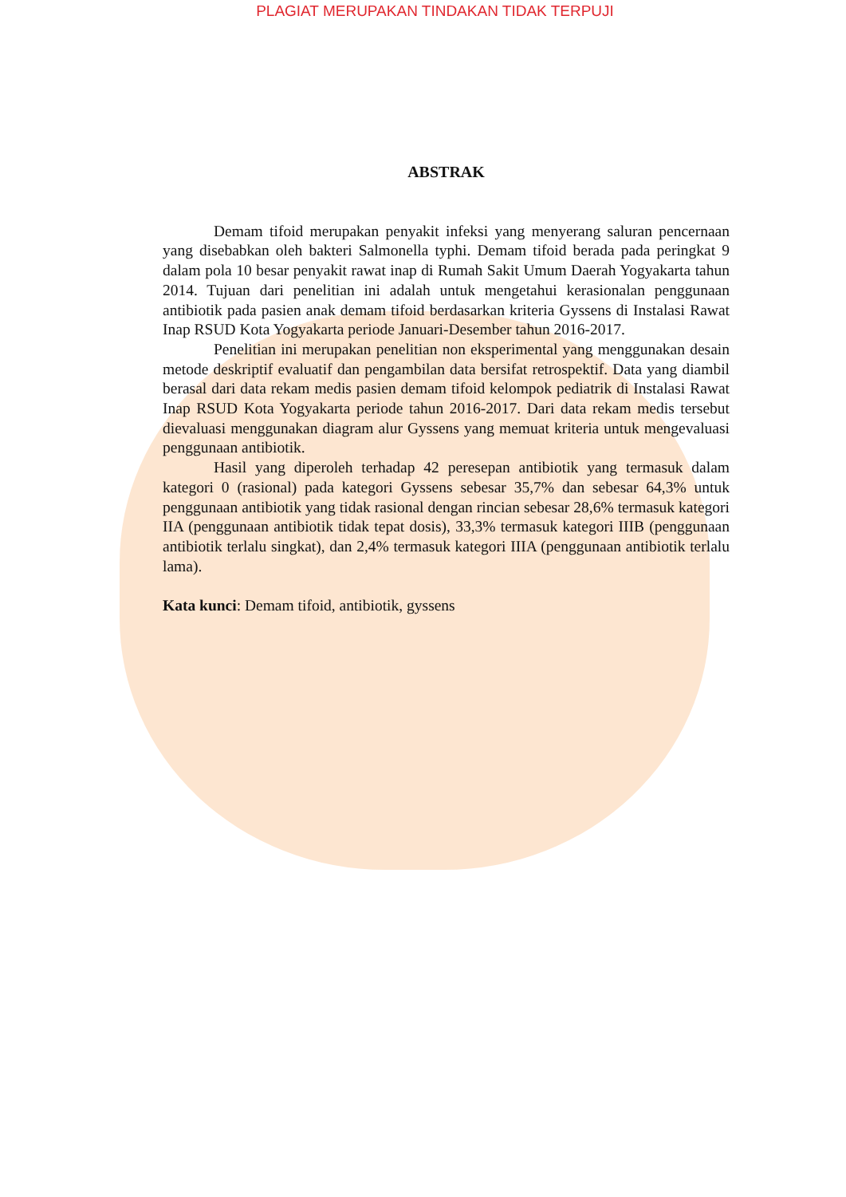PLAGIAT MERUPAKAN TINDAKAN TIDAK TERPUJI
ABSTRAK
Demam tifoid merupakan penyakit infeksi yang menyerang saluran pencernaan yang disebabkan oleh bakteri Salmonella typhi. Demam tifoid berada pada peringkat 9 dalam pola 10 besar penyakit rawat inap di Rumah Sakit Umum Daerah Yogyakarta tahun 2014. Tujuan dari penelitian ini adalah untuk mengetahui kerasionalan penggunaan antibiotik pada pasien anak demam tifoid berdasarkan kriteria Gyssens di Instalasi Rawat Inap RSUD Kota Yogyakarta periode Januari-Desember tahun 2016-2017.
Penelitian ini merupakan penelitian non eksperimental yang menggunakan desain metode deskriptif evaluatif dan pengambilan data bersifat retrospektif. Data yang diambil berasal dari data rekam medis pasien demam tifoid kelompok pediatrik di Instalasi Rawat Inap RSUD Kota Yogyakarta periode tahun 2016-2017. Dari data rekam medis tersebut dievaluasi menggunakan diagram alur Gyssens yang memuat kriteria untuk mengevaluasi penggunaan antibiotik.
Hasil yang diperoleh terhadap 42 peresepan antibiotik yang termasuk dalam kategori 0 (rasional) pada kategori Gyssens sebesar 35,7% dan sebesar 64,3% untuk penggunaan antibiotik yang tidak rasional dengan rincian sebesar 28,6% termasuk kategori IIA (penggunaan antibiotik tidak tepat dosis), 33,3% termasuk kategori IIIB (penggunaan antibiotik terlalu singkat), dan 2,4% termasuk kategori IIIA (penggunaan antibiotik terlalu lama).
Kata kunci: Demam tifoid, antibiotik, gyssens